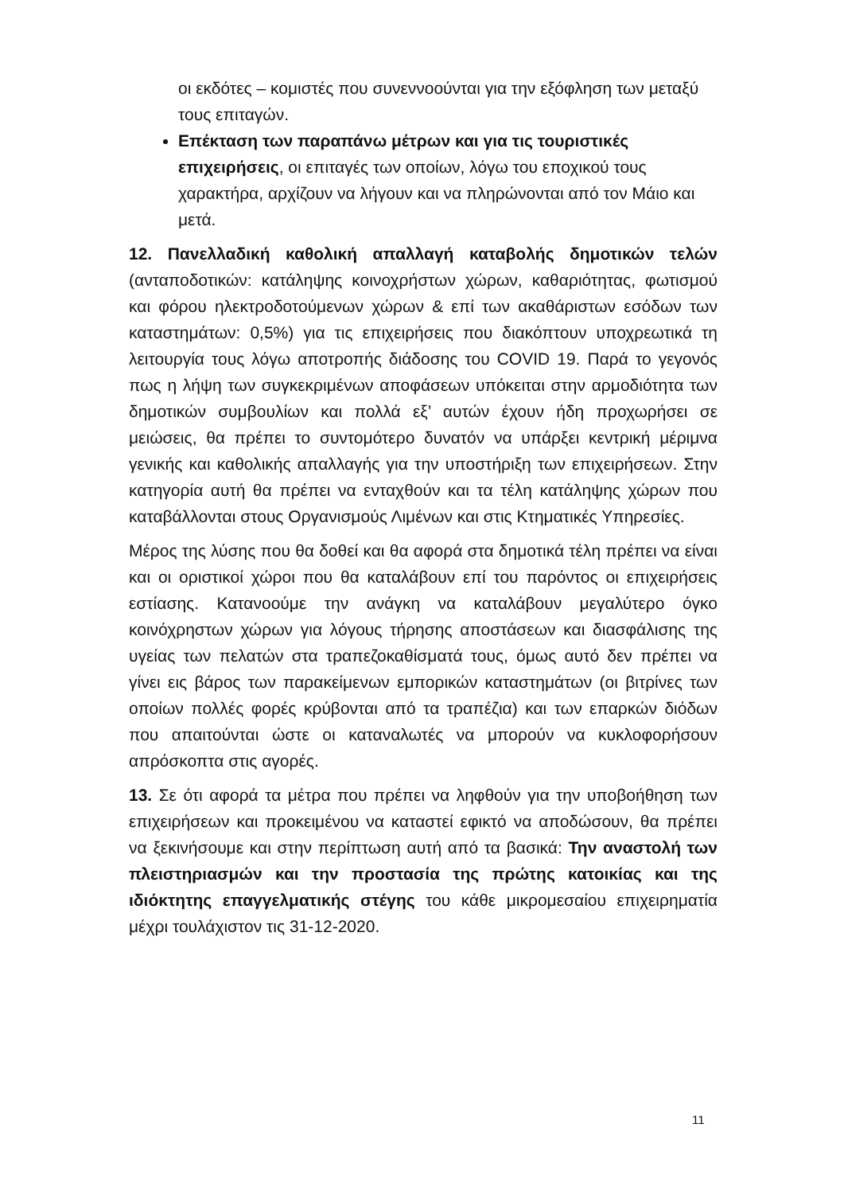οι εκδότες – κομιστές που συνεννοούνται για την εξόφληση των μεταξύ τους επιταγών.
Επέκταση των παραπάνω μέτρων και για τις τουριστικές επιχειρήσεις, οι επιταγές των οποίων, λόγω του εποχικού τους χαρακτήρα, αρχίζουν να λήγουν και να πληρώνονται από τον Μάιο και μετά.
12. Πανελλαδική καθολική απαλλαγή καταβολής δημοτικών τελών (ανταποδοτικών: κατάληψης κοινοχρήστων χώρων, καθαριότητας, φωτισμού και φόρου ηλεκτροδοτούμενων χώρων & επί των ακαθάριστων εσόδων των καταστημάτων: 0,5%) για τις επιχειρήσεις που διακόπτουν υποχρεωτικά τη λειτουργία τους λόγω αποτροπής διάδοσης του COVID 19. Παρά το γεγονός πως η λήψη των συγκεκριμένων αποφάσεων υπόκειται στην αρμοδιότητα των δημοτικών συμβουλίων και πολλά εξ’ αυτών έχουν ήδη προχωρήσει σε μειώσεις, θα πρέπει το συντομότερο δυνατόν να υπάρξει κεντρική μέριμνα γενικής και καθολικής απαλλαγής για την υποστήριξη των επιχειρήσεων. Στην κατηγορία αυτή θα πρέπει να ενταχθούν και τα τέλη κατάληψης χώρων που καταβάλλονται στους Οργανισμούς Λιμένων και στις Κτηματικές Υπηρεσίες.
Μέρος της λύσης που θα δοθεί και θα αφορά στα δημοτικά τέλη πρέπει να είναι και οι οριστικοί χώροι που θα καταλάβουν επί του παρόντος οι επιχειρήσεις εστίασης. Κατανοούμε την ανάγκη να καταλάβουν μεγαλύτερο όγκο κοινόχρηστων χώρων για λόγους τήρησης αποστάσεων και διασφάλισης της υγείας των πελατών στα τραπεζοκαθίσματά τους, όμως αυτό δεν πρέπει να γίνει εις βάρος των παρακείμενων εμπορικών καταστημάτων (οι βιτρίνες των οποίων πολλές φορές κρύβονται από τα τραπέζια) και των επαρκών διόδων που απαιτούνται ώστε οι καταναλωτές να μπορούν να κυκλοφορήσουν απρόσκοπτα στις αγορές.
13. Σε ότι αφορά τα μέτρα που πρέπει να ληφθούν για την υποβοήθηση των επιχειρήσεων και προκειμένου να καταστεί εφικτό να αποδώσουν, θα πρέπει να ξεκινήσουμε και στην περίπτωση αυτή από τα βασικά: Την αναστολή των πλειστηριασμών και την προστασία της πρώτης κατοικίας και της ιδιόκτητης επαγγελματικής στέγης του κάθε μικρομεσαίου επιχειρηματία μέχρι τουλάχιστον τις 31-12-2020.
11